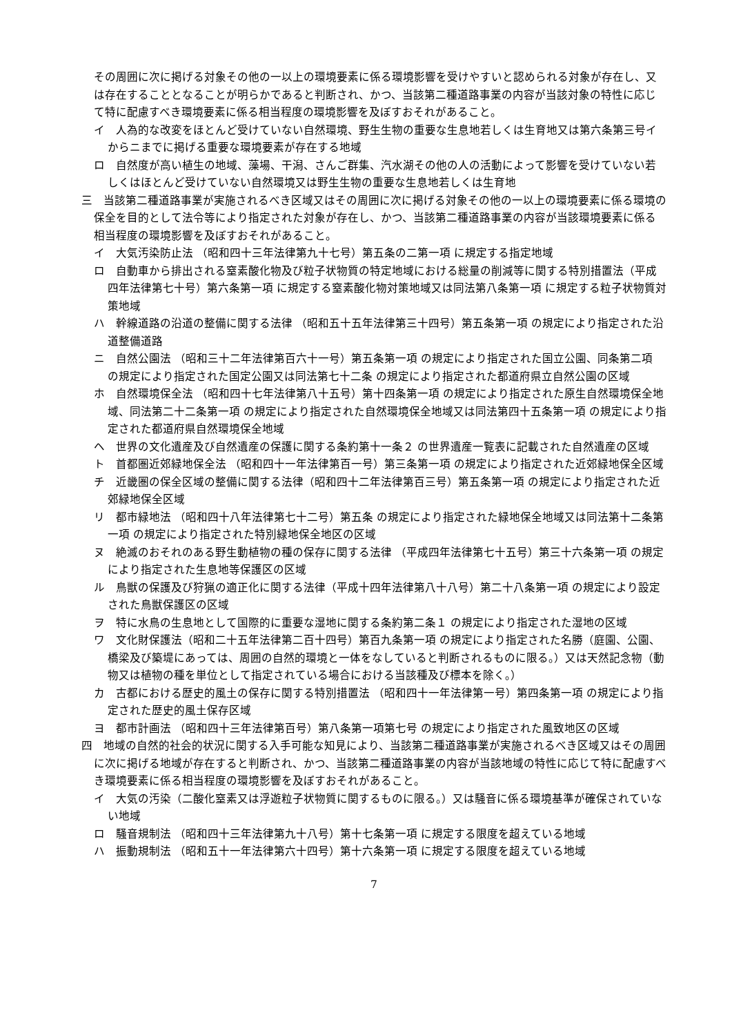その周囲に次に掲げる対象その他の一以上の環境要素に係る環境影響を受けやすいと認められる対象が存在し、又は存在することとなることが明らかであると判断され、かつ、当該第二種道路事業の内容が当該対象の特性に応じて特に配慮すべき環境要素に係る相当程度の環境影響を及ぼすおそれがあること。
イ　人為的な改変をほとんど受けていない自然環境、野生生物の重要な生息地若しくは生育地又は第六条第三号イからニまでに掲げる重要な環境要素が存在する地域
ロ　自然度が高い植生の地域、藻場、干潟、さんご群集、汽水湖その他の人の活動によって影響を受けていない若しくはほとんど受けていない自然環境又は野生生物の重要な生息地若しくは生育地
三　当該第二種道路事業が実施されるべき区域又はその周囲に次に掲げる対象その他の一以上の環境要素に係る環境の保全を目的として法令等により指定された対象が存在し、かつ、当該第二種道路事業の内容が当該環境要素に係る相当程度の環境影響を及ぼすおそれがあること。
イ　大気汚染防止法 （昭和四十三年法律第九十七号）第五条の二第一項 に規定する指定地域
ロ　自動車から排出される窒素酸化物及び粒子状物質の特定地域における総量の削減等に関する特別措置法（平成四年法律第七十号）第六条第一項 に規定する窒素酸化物対策地域又は同法第八条第一項 に規定する粒子状物質対策地域
ハ　幹線道路の沿道の整備に関する法律 （昭和五十五年法律第三十四号）第五条第一項 の規定により指定された沿道整備道路
ニ　自然公園法 （昭和三十二年法律第百六十一号）第五条第一項 の規定により指定された国立公園、同条第二項 の規定により指定された国定公園又は同法第七十二条 の規定により指定された都道府県立自然公園の区域
ホ　自然環境保全法 （昭和四十七年法律第八十五号）第十四条第一項 の規定により指定された原生自然環境保全地域、同法第二十二条第一項 の規定により指定された自然環境保全地域又は同法第四十五条第一項 の規定により指定された都道府県自然環境保全地域
ヘ　世界の文化遺産及び自然遺産の保護に関する条約第十一条２ の世界遺産一覧表に記載された自然遺産の区域
ト　首都圏近郊緑地保全法 （昭和四十一年法律第百一号）第三条第一項 の規定により指定された近郊緑地保全区域
チ　近畿圏の保全区域の整備に関する法律（昭和四十二年法律第百三号）第五条第一項 の規定により指定された近郊緑地保全区域
リ　都市緑地法 （昭和四十八年法律第七十二号）第五条 の規定により指定された緑地保全地域又は同法第十二条第一項 の規定により指定された特別緑地保全地区の区域
ヌ　絶滅のおそれのある野生動植物の種の保存に関する法律 （平成四年法律第七十五号）第三十六条第一項 の規定により指定された生息地等保護区の区域
ル　鳥獣の保護及び狩猟の適正化に関する法律（平成十四年法律第八十八号）第二十八条第一項 の規定により設定された鳥獣保護区の区域
ヲ　特に水鳥の生息地として国際的に重要な湿地に関する条約第二条１ の規定により指定された湿地の区域
ワ　文化財保護法（昭和二十五年法律第二百十四号）第百九条第一項 の規定により指定された名勝（庭園、公園、橋梁及び築堤にあっては、周囲の自然的環境と一体をなしていると判断されるものに限る。）又は天然記念物（動物又は植物の種を単位として指定されている場合における当該種及び標本を除く。）
カ　古都における歴史的風土の保存に関する特別措置法 （昭和四十一年法律第一号）第四条第一項 の規定により指定された歴史的風土保存区域
ヨ　都市計画法 （昭和四十三年法律第百号）第八条第一項第七号 の規定により指定された風致地区の区域
四　地域の自然的社会的状況に関する入手可能な知見により、当該第二種道路事業が実施されるべき区域又はその周囲に次に掲げる地域が存在すると判断され、かつ、当該第二種道路事業の内容が当該地域の特性に応じて特に配慮すべき環境要素に係る相当程度の環境影響を及ぼすおそれがあること。
イ　大気の汚染（二酸化窒素又は浮遊粒子状物質に関するものに限る。）又は騒音に係る環境基準が確保されていない地域
ロ　騒音規制法 （昭和四十三年法律第九十八号）第十七条第一項 に規定する限度を超えている地域
ハ　振動規制法 （昭和五十一年法律第六十四号）第十六条第一項 に規定する限度を超えている地域
7